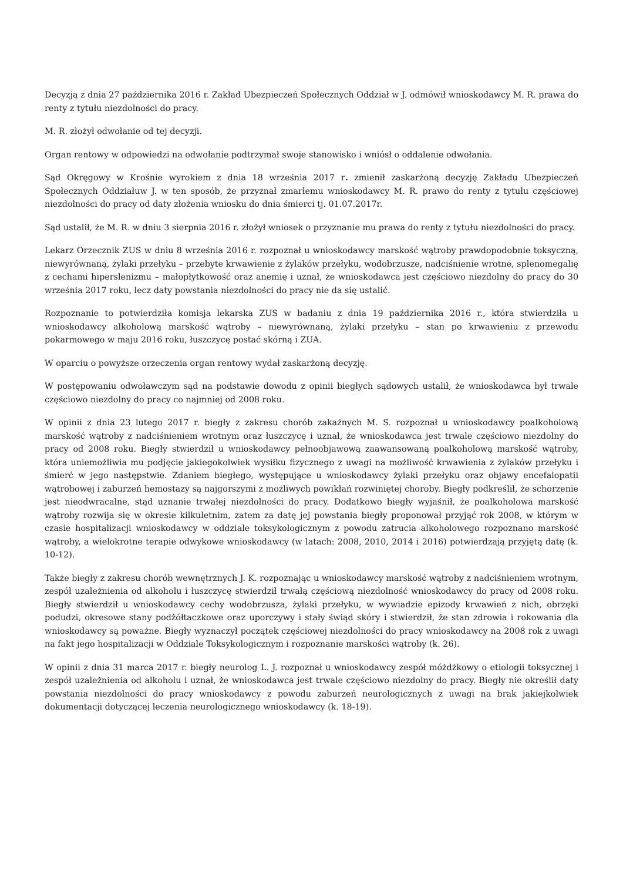Decyzją z dnia 27 października 2016 r. Zakład Ubezpieczeń Społecznych Oddział w J. odmówił wnioskodawcy M. R. prawa do renty z tytułu niezdolności do pracy.
M. R. złożył odwołanie od tej decyzji.
Organ rentowy w odpowiedzi na odwołanie podtrzymał swoje stanowisko i wniósł o oddalenie odwołania.
Sąd Okręgowy w Krośnie wyrokiem z dnia 18 września 2017 r. zmienił zaskarżoną decyzję Zakładu Ubezpieczeń Społecznych Oddziałuw J. w ten sposób, że przyznał zmarłemu wnioskodawcy M. R. prawo do renty z tytułu częściowej niezdolności do pracy od daty złożenia wniosku do dnia śmierci tj. 01.07.2017r.
Sąd ustalił, że M. R. w dniu 3 sierpnia 2016 r. złożył wniosek o przyznanie mu prawa do renty z tytułu niezdolności do pracy.
Lekarz Orzecznik ZUS w dniu 8 września 2016 r. rozpoznał u wnioskodawcy marskość wątroby prawdopodobnie toksyczną, niewyrównaną, żylaki przełyku – przebyte krwawienie z żylaków przełyku, wodobrzusze, nadciśnienie wrotne, splenomegalię z cechami hiperslenizmu – małopłytkowość oraz anemię i uznał, że wnioskodawca jest częściowo niezdolny do pracy do 30 września 2017 roku, lecz daty powstania niezdolności do pracy nie da się ustalić.
Rozpoznanie to potwierdziła komisja lekarska ZUS w badaniu z dnia 19 października 2016 r., która stwierdziła u wnioskodawcy alkoholową marskość wątroby – niewyrównaną, żylaki przełyku – stan po krwawieniu z przewodu pokarmowego w maju 2016 roku, łuszczycę postać skórną i ZUA.
W oparciu o powyższe orzeczenia organ rentowy wydał zaskarżoną decyzję.
W postępowaniu odwoławczym sąd na podstawie dowodu z opinii biegłych sądowych ustalił, że wnioskodawca był trwale częściowo niezdolny do pracy co najmniej od 2008 roku.
W opinii z dnia 23 lutego 2017 r. biegły z zakresu chorób zakaźnych M. S. rozpoznał u wnioskodawcy poalkoholową marskość wątroby z nadciśnieniem wrotnym oraz łuszczycę i uznał, że wnioskodawca jest trwale częściowo niezdolny do pracy od 2008 roku. Biegły stwierdził u wnioskodawcy pełnoobjawową zaawansowaną poalkoholową marskość wątroby, która uniemożliwia mu podjęcie jakiegokolwiek wysiłku fizycznego z uwagi na możliwość krwawienia z żylaków przełyku i śmierć w jego następstwie. Zdaniem biegłego, występujące u wnioskodawcy żylaki przełyku oraz objawy encefalopatii wątrobowej i zaburzeń hemostazy są najgorszymi z możliwych powikłań rozwiniętej choroby. Biegły podkreślił, że schorzenie jest nieodwracalne, stąd uznanie trwałej niezdolności do pracy. Dodatkowo biegły wyjaśnił, że poalkoholowa marskość wątroby rozwija się w okresie kilkuletnim, zatem za datę jej powstania biegły proponował przyjąć rok 2008, w którym w czasie hospitalizacji wnioskodawcy w oddziale toksykologicznym z powodu zatrucia alkoholowego rozpoznano marskość wątroby, a wielokrotne terapie odwykowe wnioskodawcy (w latach: 2008, 2010, 2014 i 2016) potwierdzają przyjętą datę (k. 10-12).
Także biegły z zakresu chorób wewnętrznych J. K. rozpoznając u wnioskodawcy marskość wątroby z nadciśnieniem wrotnym, zespół uzależnienia od alkoholu i łuszczycę stwierdził trwałą częściową niezdolność wnioskodawcy do pracy od 2008 roku. Biegły stwierdził u wnioskodawcy cechy wodobrzusza, żylaki przełyku, w wywiadzie epizody krwawień z nich, obrzęki podudzi, okresowe stany podżółtaczkowe oraz uporczywy i stały świąd skóry i stwierdził, że stan zdrowia i rokowania dla wnioskodawcy są poważne. Biegły wyznaczył początek częściowej niezdolności do pracy wnioskodawcy na 2008 rok z uwagi na fakt jego hospitalizacji w Oddziale Toksykologicznym i rozpoznanie marskości wątroby (k. 26).
W opinii z dnia 31 marca 2017 r. biegły neurolog L. J. rozpoznał u wnioskodawcy zespół móżdżkowy o etiologii toksycznej i zespół uzależnienia od alkoholu i uznał, że wnioskodawca jest trwale częściowo niezdolny do pracy. Biegły nie określił daty powstania niezdolności do pracy wnioskodawcy z powodu zaburzeń neurologicznych z uwagi na brak jakiejkolwiek dokumentacji dotyczącej leczenia neurologicznego wnioskodawcy (k. 18-19).